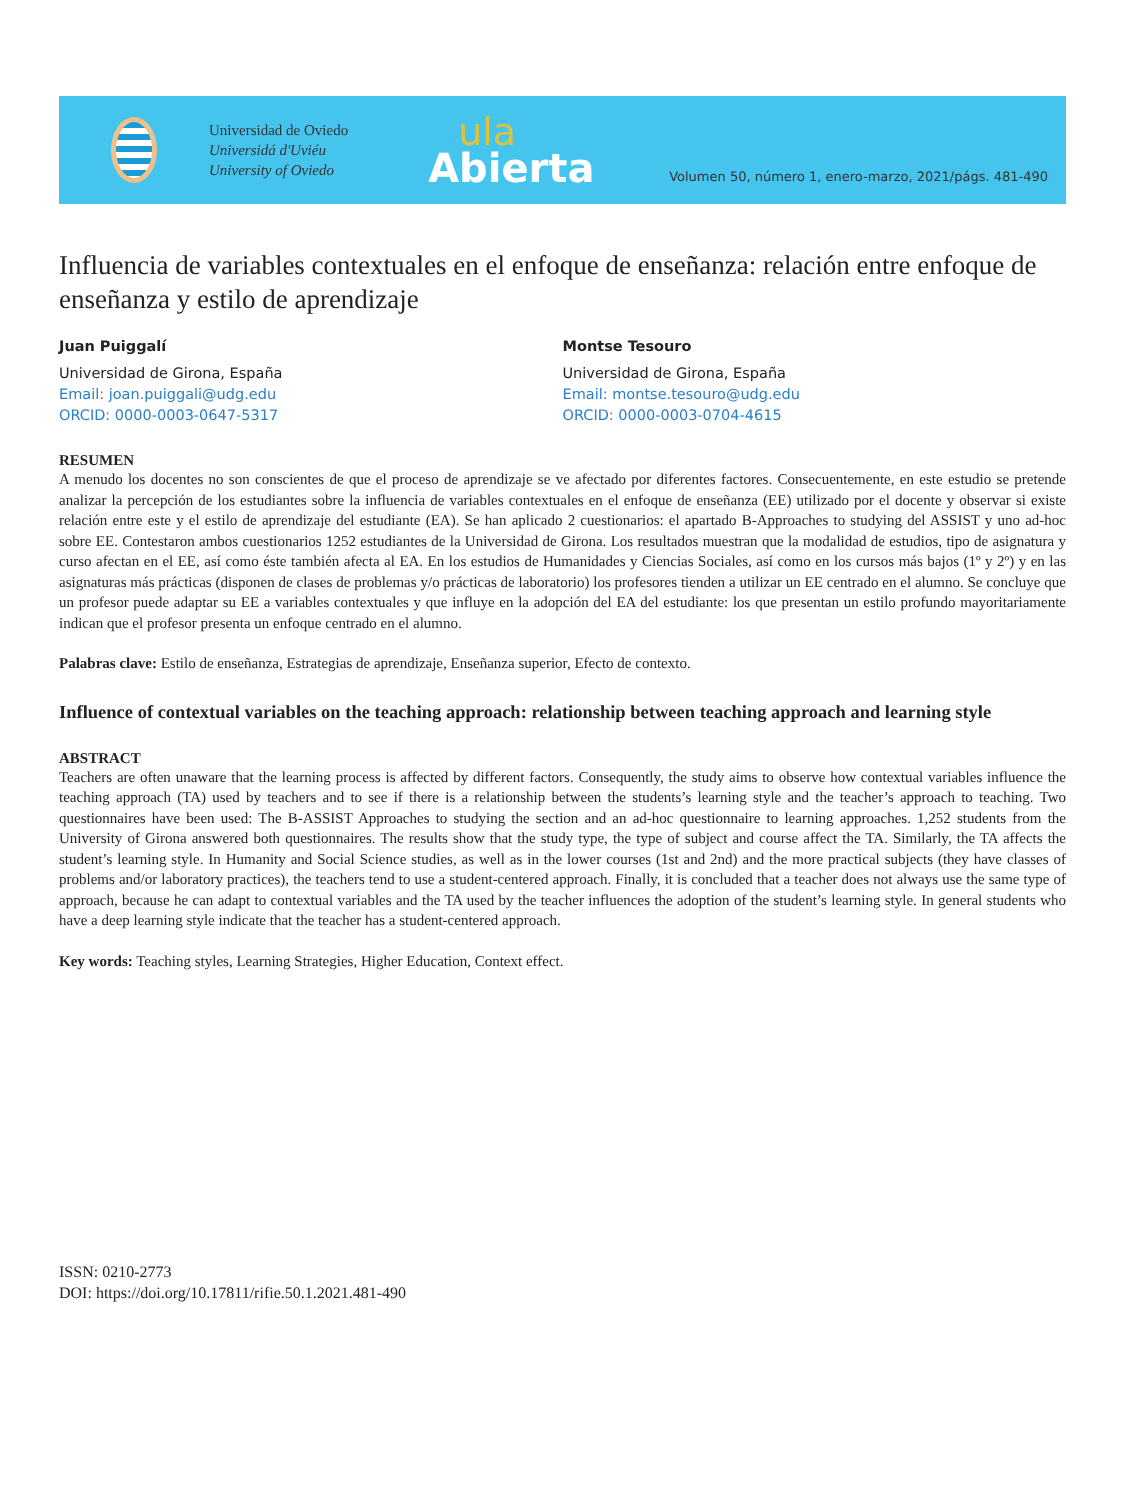Universidad de Oviedo
Universidá d'Uviéu
University of Oviedo
ula
Abierta
Volumen 50, número 1, enero-marzo, 2021/págs. 481-490
Influencia de variables contextuales en el enfoque de enseñanza: relación entre enfoque de enseñanza y estilo de aprendizaje
Juan Puiggalí
Universidad de Girona, España
Email: joan.puiggali@udg.edu
ORCID: 0000-0003-0647-5317
Montse Tesouro
Universidad de Girona, España
Email: montse.tesouro@udg.edu
ORCID: 0000-0003-0704-4615
RESUMEN
A menudo los docentes no son conscientes de que el proceso de aprendizaje se ve afectado por diferentes factores. Consecuentemente, en este estudio se pretende analizar la percepción de los estudiantes sobre la influencia de variables contextuales en el enfoque de enseñanza (EE) utilizado por el docente y observar si existe relación entre este y el estilo de aprendizaje del estudiante (EA). Se han aplicado 2 cuestionarios: el apartado B-Approaches to studying del ASSIST y uno ad-hoc sobre EE. Contestaron ambos cuestionarios 1252 estudiantes de la Universidad de Girona. Los resultados muestran que la modalidad de estudios, tipo de asignatura y curso afectan en el EE, así como éste también afecta al EA. En los estudios de Humanidades y Ciencias Sociales, así como en los cursos más bajos (1º y 2º) y en las asignaturas más prácticas (disponen de clases de problemas y/o prácticas de laboratorio) los profesores tienden a utilizar un EE centrado en el alumno. Se concluye que un profesor puede adaptar su EE a variables contextuales y que influye en la adopción del EA del estudiante: los que presentan un estilo profundo mayoritariamente indican que el profesor presenta un enfoque centrado en el alumno.
Palabras clave: Estilo de enseñanza, Estrategias de aprendizaje, Enseñanza superior, Efecto de contexto.
Influence of contextual variables on the teaching approach: relationship between teaching approach and learning style
ABSTRACT
Teachers are often unaware that the learning process is affected by different factors. Consequently, the study aims to observe how contextual variables influence the teaching approach (TA) used by teachers and to see if there is a relationship between the students’s learning style and the teacher’s approach to teaching. Two questionnaires have been used: The B-ASSIST Approaches to studying the section and an ad-hoc questionnaire to learning approaches. 1,252 students from the University of Girona answered both questionnaires. The results show that the study type, the type of subject and course affect the TA. Similarly, the TA affects the student’s learning style. In Humanity and Social Science studies, as well as in the lower courses (1st and 2nd) and the more practical subjects (they have classes of problems and/or laboratory practices), the teachers tend to use a student-centered approach. Finally, it is concluded that a teacher does not always use the same type of approach, because he can adapt to contextual variables and the TA used by the teacher influences the adoption of the student’s learning style. In general students who have a deep learning style indicate that the teacher has a student-centered approach.
Key words: Teaching styles, Learning Strategies, Higher Education, Context effect.
ISSN: 0210-2773
DOI: https://doi.org/10.17811/rifie.50.1.2021.481-490